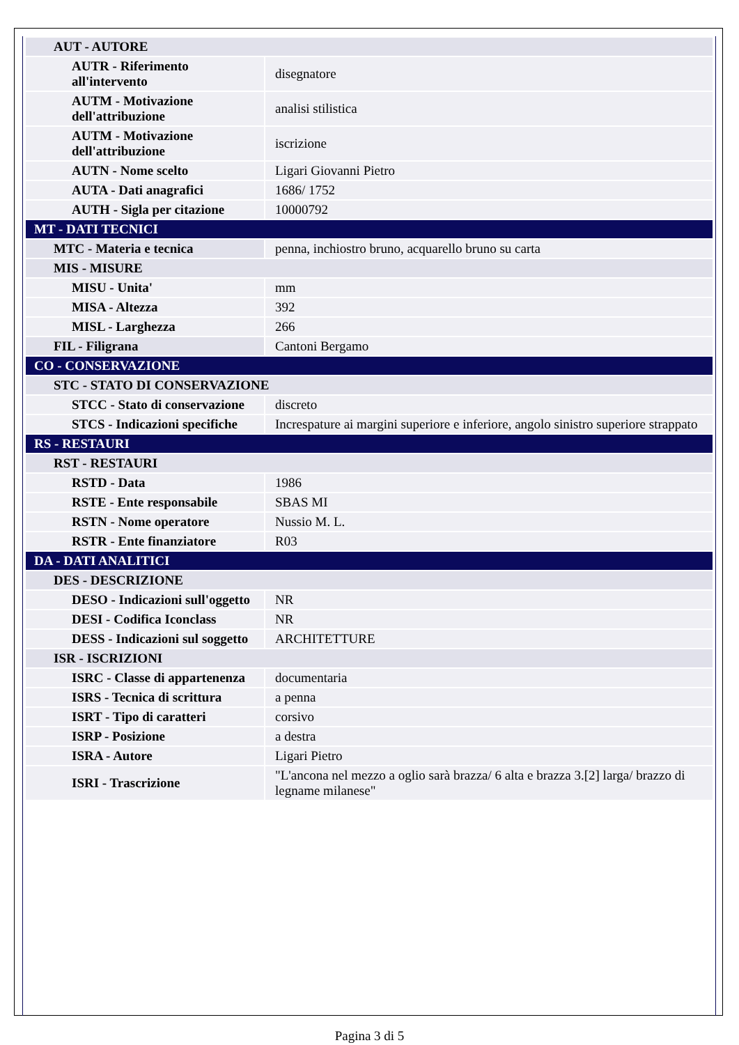| AUT - AUTORE | |
| AUTR - Riferimento all'intervento | disegnatore |
| AUTM - Motivazione dell'attribuzione | analisi stilistica |
| AUTM - Motivazione dell'attribuzione | iscrizione |
| AUTN - Nome scelto | Ligari Giovanni Pietro |
| AUTA - Dati anagrafici | 1686/ 1752 |
| AUTH - Sigla per citazione | 10000792 |
| MT - DATI TECNICI | |
| MTC - Materia e tecnica | penna, inchiostro bruno, acquarello bruno su carta |
| MIS - MISURE | |
| MISU - Unita' | mm |
| MISA - Altezza | 392 |
| MISL - Larghezza | 266 |
| FIL - Filigrana | Cantoni Bergamo |
| CO - CONSERVAZIONE | |
| STC - STATO DI CONSERVAZIONE | |
| STCC - Stato di conservazione | discreto |
| STCS - Indicazioni specifiche | Increspature ai margini superiore e inferiore, angolo sinistro superiore strappato |
| RS - RESTAURI | |
| RST - RESTAURI | |
| RSTD - Data | 1986 |
| RSTE - Ente responsabile | SBAS MI |
| RSTN - Nome operatore | Nussio M. L. |
| RSTR - Ente finanziatore | R03 |
| DA - DATI ANALITICI | |
| DES - DESCRIZIONE | |
| DESO - Indicazioni sull'oggetto | NR |
| DESI - Codifica Iconclass | NR |
| DESS - Indicazioni sul soggetto | ARCHITETTURE |
| ISR - ISCRIZIONI | |
| ISRC - Classe di appartenenza | documentaria |
| ISRS - Tecnica di scrittura | a penna |
| ISRT - Tipo di caratteri | corsivo |
| ISRP - Posizione | a destra |
| ISRA - Autore | Ligari Pietro |
| ISRI - Trascrizione | "L'ancona nel mezzo a oglio sarà brazza/ 6 alta e brazza 3.[2] larga/ brazzo di legname milanese" |
Pagina 3 di 5